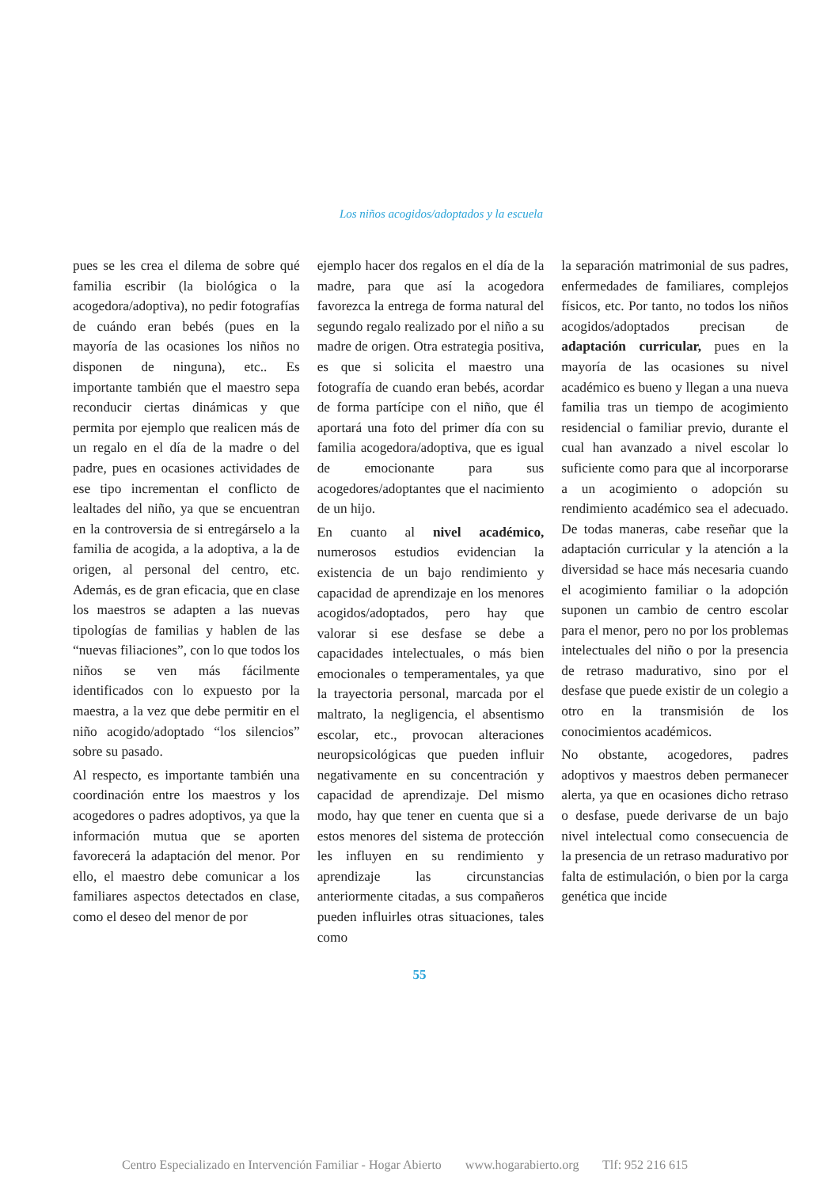Los niños acogidos/adoptados y la escuela
pues se les crea el dilema de sobre qué familia escribir (la biológica o la acogedora/adoptiva), no pedir fotografías de cuándo eran bebés (pues en la mayoría de las ocasiones los niños no disponen de ninguna), etc.. Es importante también que el maestro sepa reconducir ciertas dinámicas y que permita por ejemplo que realicen más de un regalo en el día de la madre o del padre, pues en ocasiones actividades de ese tipo incrementan el conflicto de lealtades del niño, ya que se encuentran en la controversia de si entregárselo a la familia de acogida, a la adoptiva, a la de origen, al personal del centro, etc. Además, es de gran eficacia, que en clase los maestros se adapten a las nuevas tipologías de familias y hablen de las “nuevas filiaciones”, con lo que todos los niños se ven más fácilmente identificados con lo expuesto por la maestra, a la vez que debe permitir en el niño acogido/adoptado “los silencios” sobre su pasado.
Al respecto, es importante también una coordinación entre los maestros y los acogedores o padres adoptivos, ya que la información mutua que se aporten favorecerá la adaptación del menor. Por ello, el maestro debe comunicar a los familiares aspectos detectados en clase, como el deseo del menor de por
ejemplo hacer dos regalos en el día de la madre, para que así la acogedora favorezca la entrega de forma natural del segundo regalo realizado por el niño a su madre de origen. Otra estrategia positiva, es que si solicita el maestro una fotografía de cuando eran bebés, acordar de forma partícipe con el niño, que él aportará una foto del primer día con su familia acogedora/adoptiva, que es igual de emocionante para sus acogedores/adoptantes que el nacimiento de un hijo.
En cuanto al nivel académico, numerosos estudios evidencian la existencia de un bajo rendimiento y capacidad de aprendizaje en los menores acogidos/adoptados, pero hay que valorar si ese desfase se debe a capacidades intelectuales, o más bien emocionales o temperamentales, ya que la trayectoria personal, marcada por el maltrato, la negligencia, el absentismo escolar, etc., provocan alteraciones neuropsicológicas que pueden influir negativamente en su concentración y capacidad de aprendizaje. Del mismo modo, hay que tener en cuenta que si a estos menores del sistema de protección les influyen en su rendimiento y aprendizaje las circunstancias anteriormente citadas, a sus compañeros pueden influirles otras situaciones, tales como
la separación matrimonial de sus padres, enfermedades de familiares, complejos físicos, etc. Por tanto, no todos los niños acogidos/adoptados precisan de adaptación curricular, pues en la mayoría de las ocasiones su nivel académico es bueno y llegan a una nueva familia tras un tiempo de acogimiento residencial o familiar previo, durante el cual han avanzado a nivel escolar lo suficiente como para que al incorporarse a un acogimiento o adopción su rendimiento académico sea el adecuado. De todas maneras, cabe reseñar que la adaptación curricular y la atención a la diversidad se hace más necesaria cuando el acogimiento familiar o la adopción suponen un cambio de centro escolar para el menor, pero no por los problemas intelectuales del niño o por la presencia de retraso madurativo, sino por el desfase que puede existir de un colegio a otro en la transmisión de los conocimientos académicos.
No obstante, acogedores, padres adoptivos y maestros deben permanecer alerta, ya que en ocasiones dicho retraso o desfase, puede derivarse de un bajo nivel intelectual como consecuencia de la presencia de un retraso madurativo por falta de estimulación, o bien por la carga genética que incide
55
Centro Especializado en Intervención Familiar - Hogar Abierto www.hogarabierto.org Tlf: 952 216 615